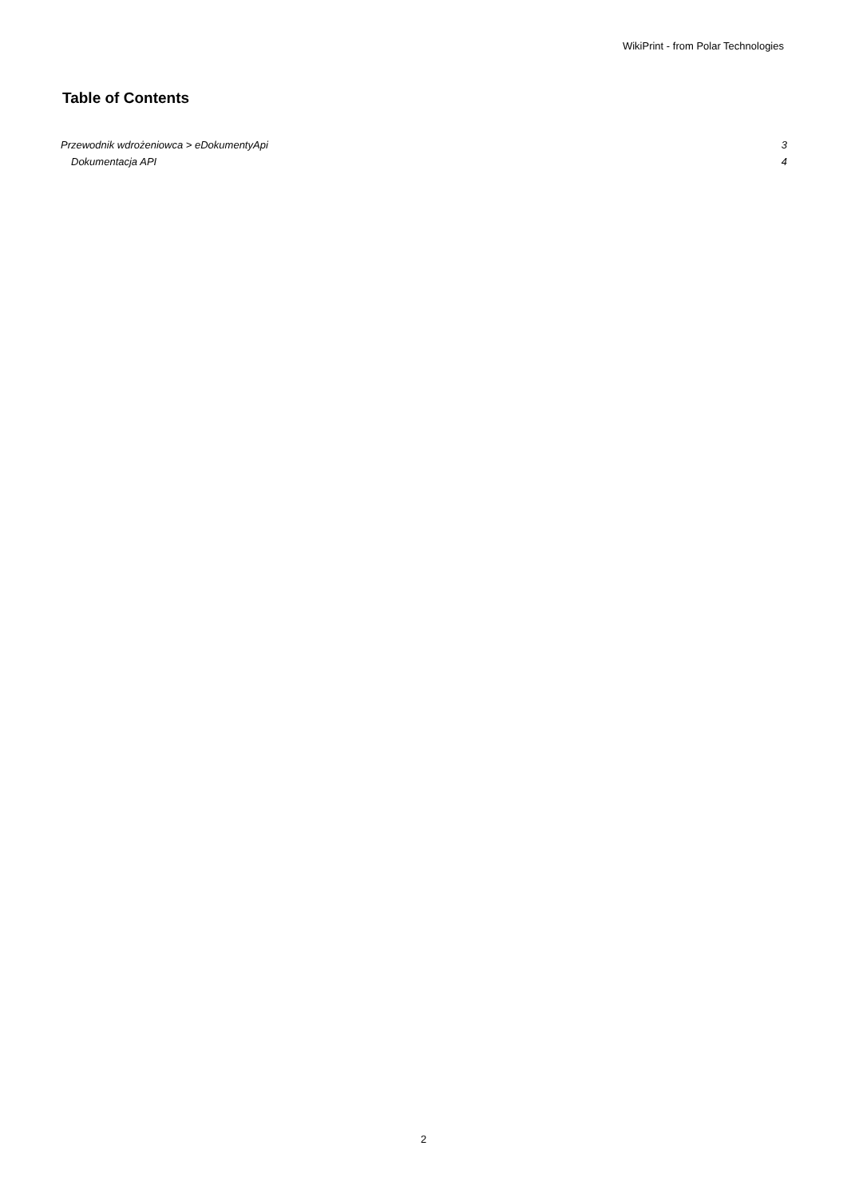WikiPrint - from Polar Technologies
Table of Contents
Przewodnik wdrożeniowca > eDokumentyApi 3
Dokumentacja API 4
2